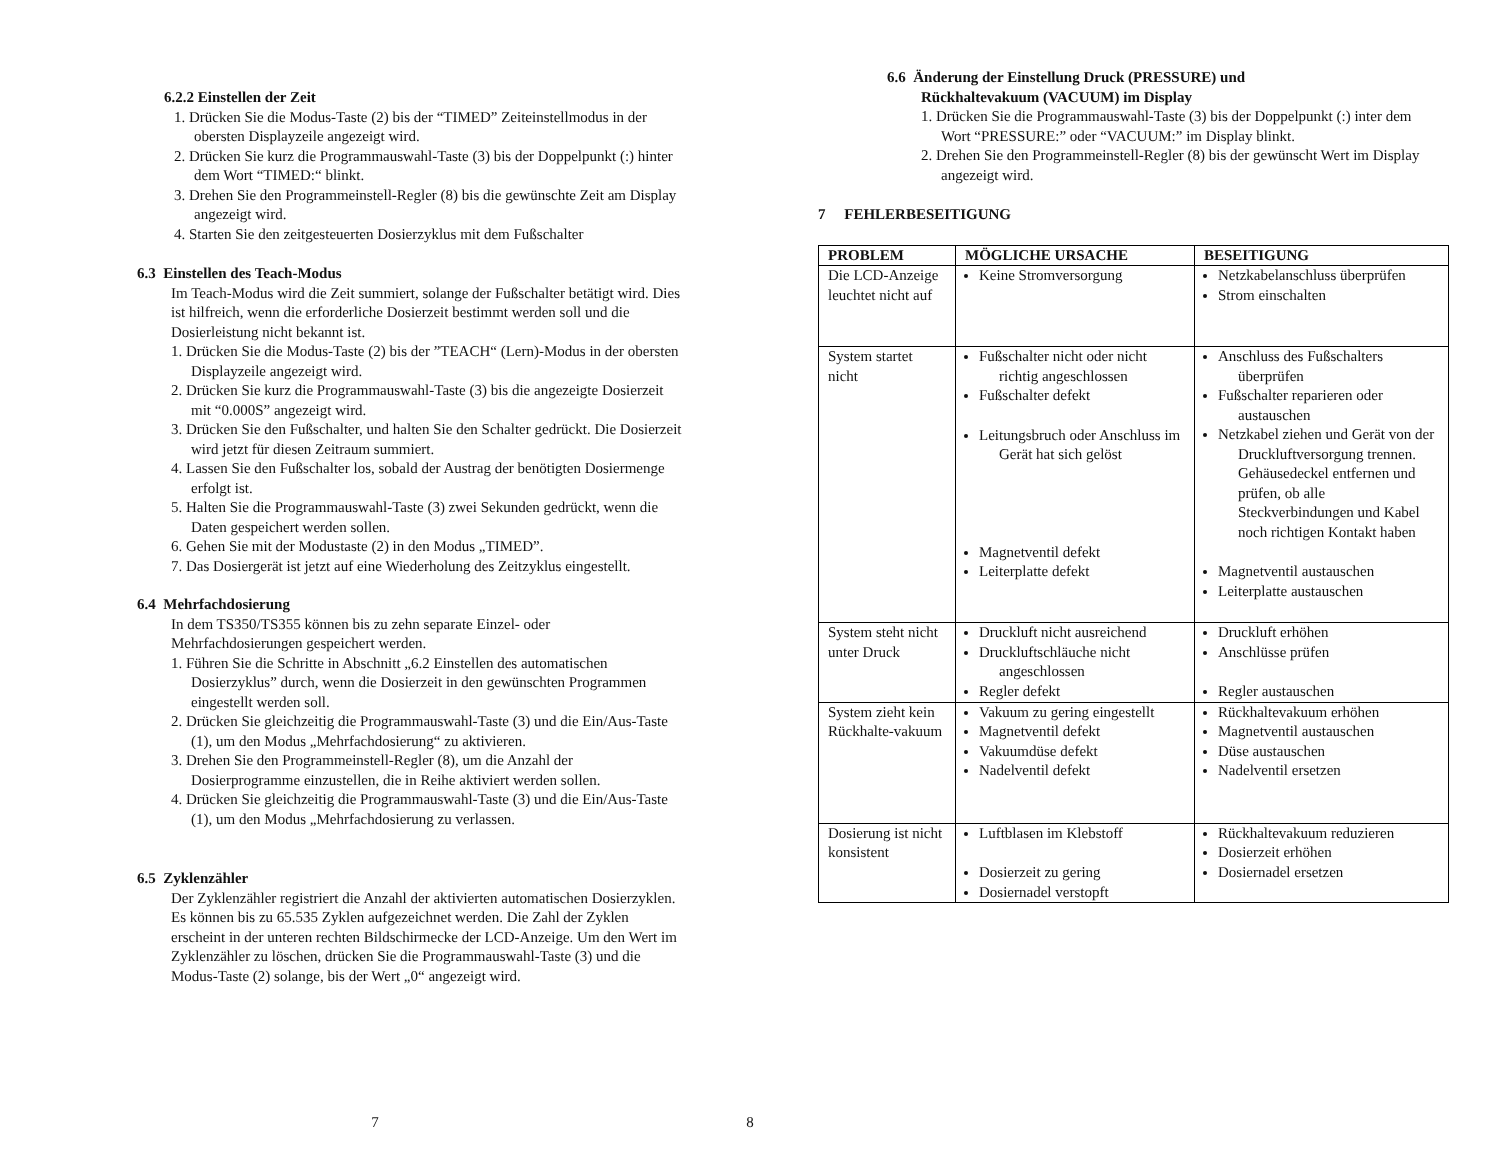6.2.2 Einstellen der Zeit
1. Drücken Sie die Modus-Taste (2) bis der “TIMED” Zeiteinstellmodus in der obersten Displayzeile angezeigt wird.
2. Drücken Sie kurz die Programmauswahl-Taste (3) bis der Doppelpunkt (:) hinter dem Wort “TIMED:“ blinkt.
3. Drehen Sie den Programmeinstell-Regler (8) bis die gewünschte Zeit am Display angezeigt wird.
4. Starten Sie den zeitgesteuerten Dosierzyklus mit dem Fußschalter
6.3 Einstellen des Teach-Modus
Im Teach-Modus wird die Zeit summiert, solange der Fußschalter betätigt wird. Dies ist hilfreich, wenn die erforderliche Dosierzeit bestimmt werden soll und die Dosierleistung nicht bekannt ist.
1. Drücken Sie die Modus-Taste (2) bis der ”TEACH“ (Lern)-Modus in der obersten Displayzeile angezeigt wird.
2. Drücken Sie kurz die Programmauswahl-Taste (3) bis die angezeigte Dosierzeit mit “0.000S” angezeigt wird.
3. Drücken Sie den Fußschalter, und halten Sie den Schalter gedrückt. Die Dosierzeit wird jetzt für diesen Zeitraum summiert.
4. Lassen Sie den Fußschalter los, sobald der Austrag der benötigten Dosiermenge erfolgt ist.
5. Halten Sie die Programmauswahl-Taste (3) zwei Sekunden gedrückt, wenn die Daten gespeichert werden sollen.
6. Gehen Sie mit der Modustaste (2) in den Modus „TIMED”.
7. Das Dosiergerät ist jetzt auf eine Wiederholung des Zeitzyklus eingestellt.
6.4 Mehrfachdosierung
In dem TS350/TS355 können bis zu zehn separate Einzel- oder Mehrfachdosierungen gespeichert werden.
1. Führen Sie die Schritte in Abschnitt „6.2 Einstellen des automatischen Dosierzyklus” durch, wenn die Dosierzeit in den gewünschten Programmen eingestellt werden soll.
2. Drücken Sie gleichzeitig die Programmauswahl-Taste (3) und die Ein/Aus-Taste (1), um den Modus „Mehrfachdosierung“ zu aktivieren.
3. Drehen Sie den Programmeinstell-Regler (8), um die Anzahl der Dosierprogramme einzustellen, die in Reihe aktiviert werden sollen.
4. Drücken Sie gleichzeitig die Programmauswahl-Taste (3) und die Ein/Aus-Taste (1), um den Modus „Mehrfachdosierung zu verlassen.
6.5 Zyklenzähler
Der Zyklenzähler registriert die Anzahl der aktivierten automatischen Dosierzyklen. Es können bis zu 65.535 Zyklen aufgezeichnet werden. Die Zahl der Zyklen erscheint in der unteren rechten Bildschirmecke der LCD-Anzeige. Um den Wert im Zyklenzähler zu löschen, drücken Sie die Programmauswahl-Taste (3) und die Modus-Taste (2) solange, bis der Wert „0“ angezeigt wird.
7
6.6 Änderung der Einstellung Druck (PRESSURE) und
Rückhaltevakuum (VACUUM) im Display
1. Drücken Sie die Programmauswahl-Taste (3) bis der Doppelpunkt (:) inter dem Wort “PRESSURE:” oder “VACUUM:” im Display blinkt.
2. Drehen Sie den Programmeinstell-Regler (8) bis der gewünscht Wert im Display angezeigt wird.
7 FEHLERBESEITIGUNG
| PROBLEM | MÖGLICHE URSACHE | BESEITIGUNG |
| --- | --- | --- |
| Die LCD-Anzeige leuchtet nicht auf | Keine Stromversorgung | Netzkabelanschluss überprüfen Strom einschalten |
| System startet nicht | Fußschalter nicht oder nicht richtig angeschlossen Fußschalter defekt Leitungsbruch oder Anschluss im Gerät hat sich gelöst Magnetventil defekt Leiterplatte defekt | Anschluss des Fußschalters überprüfen Fußschalter reparieren oder austauschen Netzkabel ziehen und Gerät von der Druckluftversorgung trennen. Gehäusedeckel entfernen und prüfen, ob alle Steckverbindungen und Kabel noch richtigen Kontakt haben Magnetventil austauschen Leiterplatte austauschen |
| System steht nicht unter Druck | Druckluft nicht ausreichend Druckluftschläuche nicht angeschlossen Regler defekt | Druckluft erhöhen Anschlüsse prüfen Regler austauschen |
| System zieht kein Rückhalte-vakuum | Vakuum zu gering eingestellt Magnetventil defekt Vakuumdüse defekt Nadelventil defekt | Rückhaltevakuum erhöhen Magnetventil austauschen Düse austauschen Nadelventil ersetzen |
| Dosierung ist nicht konsistent | Luftblasen im Klebstoff Dosierzeit zu gering Dosiernadel verstopft | Rückhaltevakuum reduzieren Dosierzeit erhöhen Dosiernadel ersetzen |
8